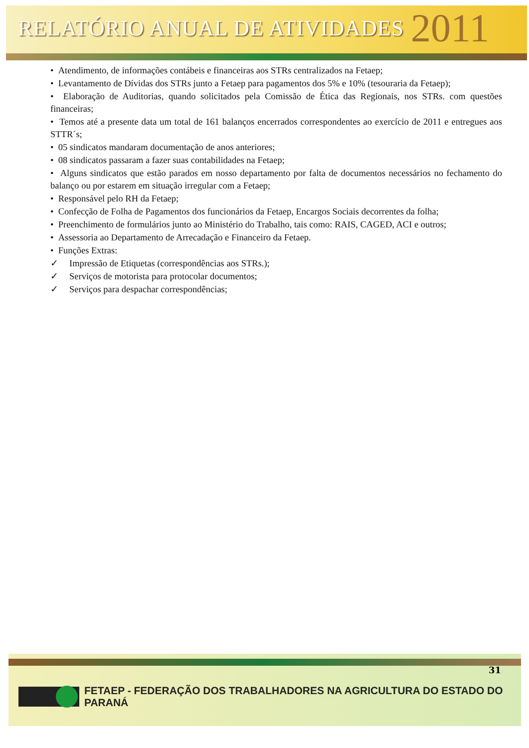RELATÓRIO ANUAL DE ATIVIDADES 2011
• Atendimento, de informações contábeis e financeiras aos STRs centralizados na Fetaep;
• Levantamento de Dívidas dos STRs junto a Fetaep para pagamentos dos 5% e 10% (tesouraria da Fetaep);
• Elaboração de Auditorias, quando solicitados pela Comissão de Ética das Regionais, nos STRs. com questões financeiras;
• Temos até a presente data um total de 161 balanços encerrados correspondentes ao exercício de 2011 e entregues aos STTR´s;
• 05 sindicatos mandaram documentação de anos anteriores;
• 08 sindicatos passaram a fazer suas contabilidades na Fetaep;
• Alguns sindicatos que estão parados em nosso departamento por falta de documentos necessários no fechamento do balanço ou por estarem em situação irregular com a Fetaep;
• Responsável pelo RH da Fetaep;
• Confecção de Folha de Pagamentos dos funcionários da Fetaep, Encargos Sociais decorrentes da folha;
• Preenchimento de formulários junto ao Ministério do Trabalho, tais como: RAIS, CAGED, ACI e outros;
• Assessoria ao Departamento de Arrecadação e Financeiro da Fetaep.
• Funções Extras:
✓ Impressão de Etiquetas (correspondências aos STRs.);
✓ Serviços de motorista para protocolar documentos;
✓ Serviços para despachar correspondências;
31
FETAEP - FEDERAÇÃO DOS TRABALHADORES NA AGRICULTURA DO ESTADO DO PARANÁ